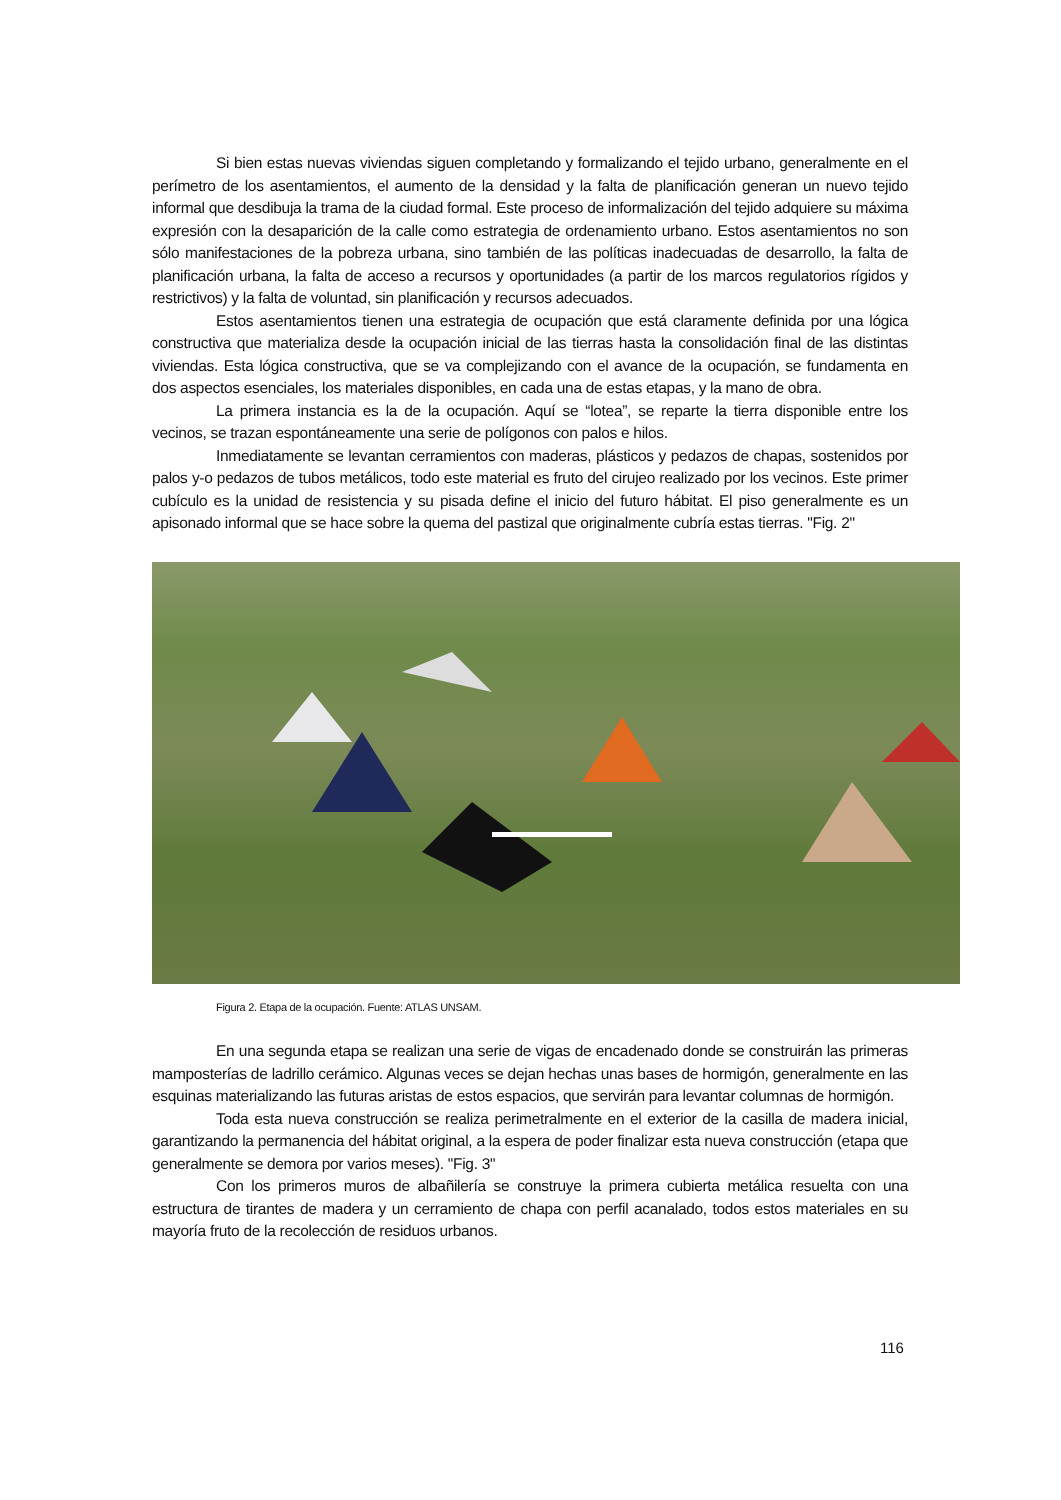Si bien estas nuevas viviendas siguen completando y formalizando el tejido urbano, generalmente en el perímetro de los asentamientos, el aumento de la densidad y la falta de planificación generan un nuevo tejido informal que desdibuja la trama de la ciudad formal. Este proceso de informalización del tejido adquiere su máxima expresión con la desaparición de la calle como estrategia de ordenamiento urbano. Estos asentamientos no son sólo manifestaciones de la pobreza urbana, sino también de las políticas inadecuadas de desarrollo, la falta de planificación urbana, la falta de acceso a recursos y oportunidades (a partir de los marcos regulatorios rígidos y restrictivos) y la falta de voluntad, sin planificación y recursos adecuados.
Estos asentamientos tienen una estrategia de ocupación que está claramente definida por una lógica constructiva que materializa desde la ocupación inicial de las tierras hasta la consolidación final de las distintas viviendas. Esta lógica constructiva, que se va complejizando con el avance de la ocupación, se fundamenta en dos aspectos esenciales, los materiales disponibles, en cada una de estas etapas, y la mano de obra.
La primera instancia es la de la ocupación. Aquí se “lotea”, se reparte la tierra disponible entre los vecinos, se trazan espontáneamente una serie de polígonos con palos e hilos.
Inmediatamente se levantan cerramientos con maderas, plásticos y pedazos de chapas, sostenidos por palos y-o pedazos de tubos metálicos, todo este material es fruto del cirujeo realizado por los vecinos. Este primer cubículo es la unidad de resistencia y su pisada define el inicio del futuro hábitat. El piso generalmente es un apisonado informal que se hace sobre la quema del pastizal que originalmente cubría estas tierras. "Fig. 2"
Figura 2. Etapa de la ocupación. Fuente: ATLAS UNSAM.
En una segunda etapa se realizan una serie de vigas de encadenado donde se construirán las primeras mamposterías de ladrillo cerámico. Algunas veces se dejan hechas unas bases de hormigón, generalmente en las esquinas materializando las futuras aristas de estos espacios, que servirán para levantar columnas de hormigón.
Toda esta nueva construcción se realiza perimetralmente en el exterior de la casilla de madera inicial, garantizando la permanencia del hábitat original, a la espera de poder finalizar esta nueva construcción (etapa que generalmente se demora por varios meses). "Fig. 3"
Con los primeros muros de albañilería se construye la primera cubierta metálica resuelta con una estructura de tirantes de madera y un cerramiento de chapa con perfil acanalado, todos estos materiales en su mayoría fruto de la recolección de residuos urbanos.
116